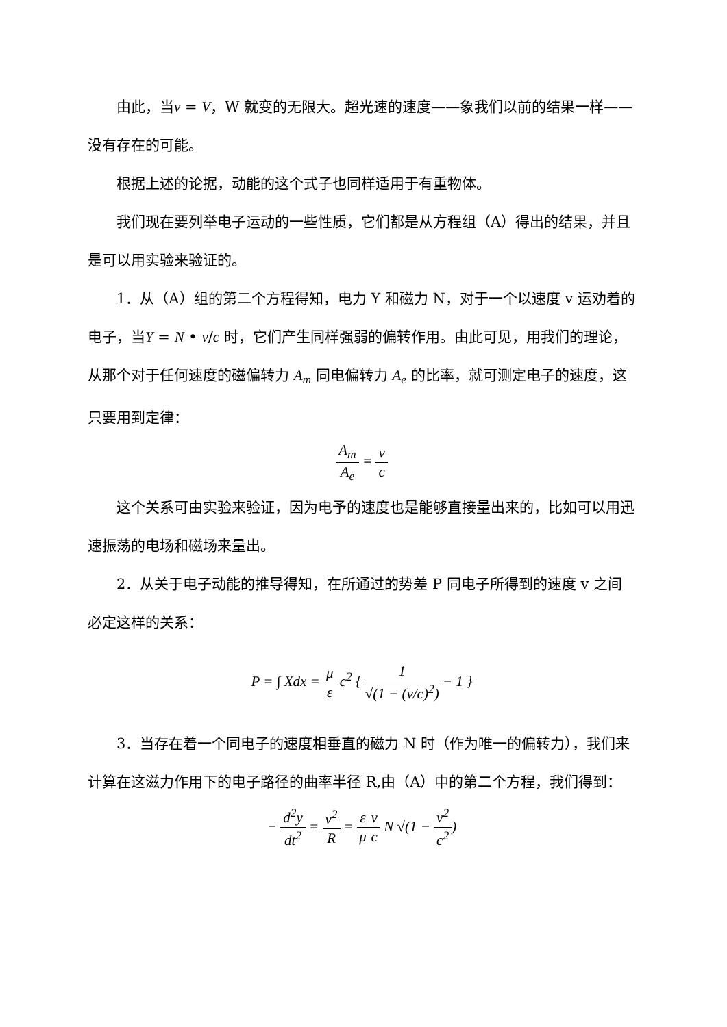由此，当v = V，W 就变的无限大。超光速的速度——象我们以前的结果一样——没有存在的可能。
根据上述的论据，动能的这个式子也同样适用于有重物体。
我们现在要列举电子运动的一些性质，它们都是从方程组（A）得出的结果，并且是可以用实验来验证的。
1．从（A）组的第二个方程得知，电力 Y 和磁力 N，对于一个以速度 v 运劝着的电子，当Y = N • v/c 时，它们产生同样强弱的偏转作用。由此可见，用我们的理论，从那个对于任何速度的磁偏转力 A<sub>m</sub> 同电偏转力 A<sub>e</sub> 的比率，就可测定电子的速度，这只要用到定律：
A<sub>m</sub> A<sub>e</sub> = v c
这个关系可由实验来验证，因为电予的速度也是能够直接量出来的，比如可以用迅速振荡的电场和磁场来量出。
2．从关于电子动能的推导得知，在所通过的势差 P 同电子所得到的速度 v 之间必定这样的关系：
P = ∫ Xdx = μ ε c<sup>2</sup> { 1 √(1 − (v/c)<sup>2</sup>) − 1 }
3．当存在着一个同电子的速度相垂直的磁力 N 时（作为唯一的偏转力），我们来计算在这滋力作用下的电子路径的曲率半径 R,由（A）中的第二个方程，我们得到：
− d<sup>2</sup>y dt<sup>2</sup> = v<sup>2</sup> R = ε μ v c N √(1 − v<sup>2</sup> c<sup>2</sup>)